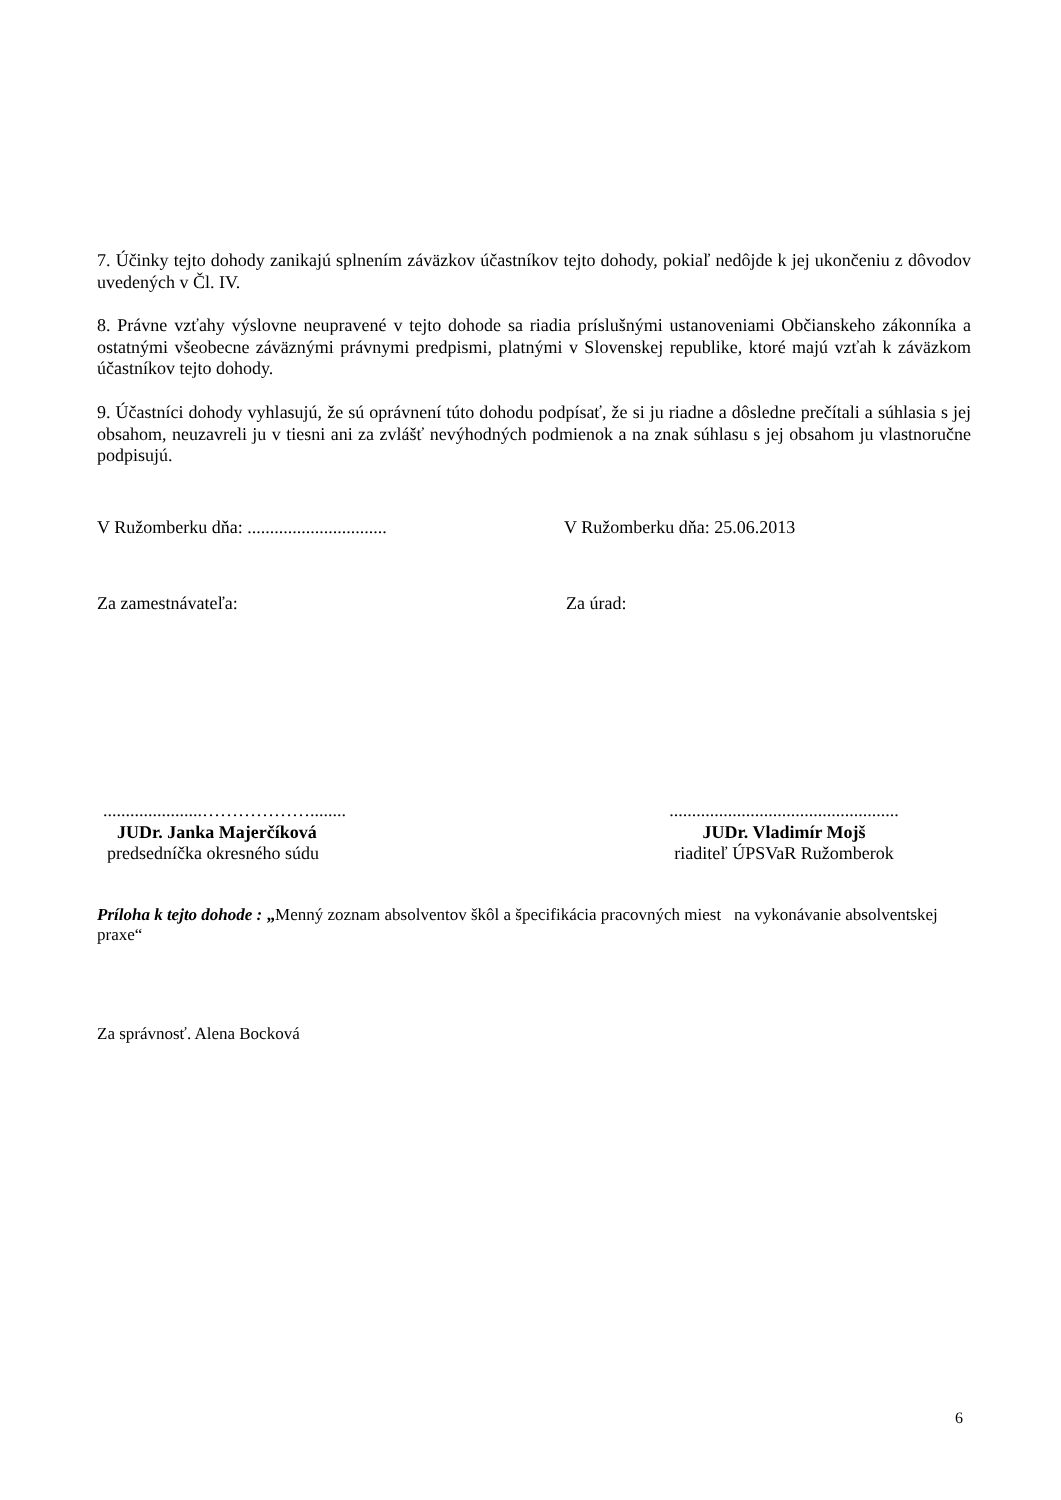7. Účinky tejto dohody zanikajú splnením záväzkov účastníkov tejto dohody, pokiaľ nedôjde k jej ukončeniu z dôvodov uvedených v Čl. IV.
8. Právne vzťahy výslovne neupravené v tejto dohode sa riadia príslušnými ustanoveniami Občianskeho zákonníka a ostatnými všeobecne záväznými právnymi predpismi, platnými v Slovenskej republike, ktoré majú vzťah k záväzkom účastníkov tejto dohody.
9. Účastníci dohody vyhlasujú, že sú oprávnení túto dohodu podpísať, že si ju riadne a dôsledne prečítali a súhlasia s jej obsahom, neuzavreli ju v tiesni ani za zvlášť nevýhodných podmienok a na znak súhlasu s jej obsahom ju vlastnoručne podpisujú.
V Ružomberku dňa: ...............................
V Ružomberku dňa: 25.06.2013
Za zamestnávateľa: Za úrad:
......................………………........
JUDr. Janka Majerčíková
predsedníčka okresného súdu
...................................................
JUDr. Vladimír Mojš
riaditeľ ÚPSVaR Ružomberok
Príloha k tejto dohode : „Menný zoznam absolventov škôl a špecifikácia pracovných miest na vykonávanie absolventskej praxe“
Za správnosť. Alena Bocková
6